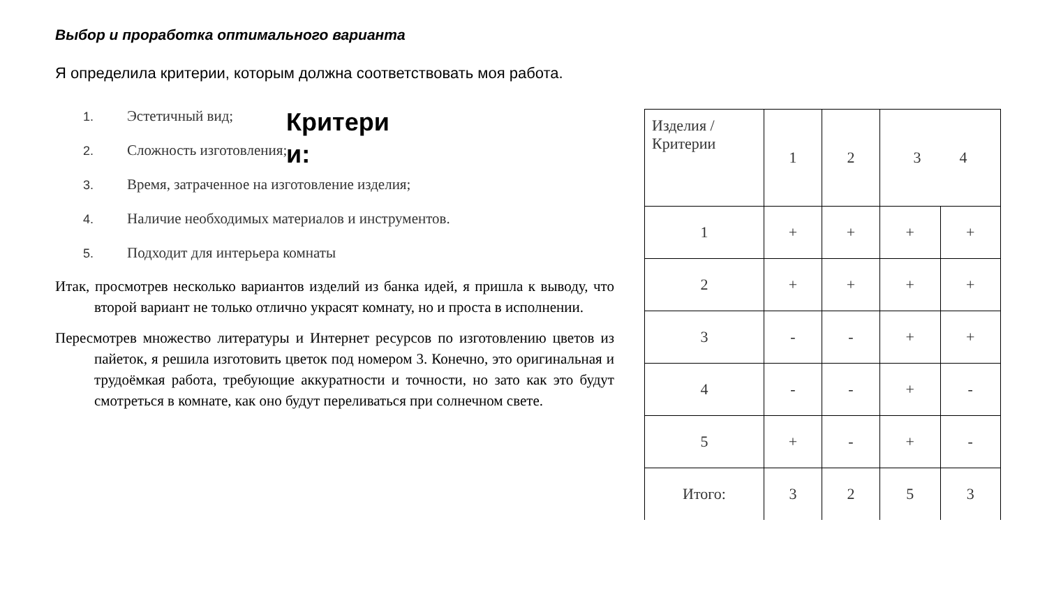Выбор и проработка оптимального варианта
Я определила критерии, которым должна соответствовать моя работа.
Критери и:
1. Эстетичный вид;
2. Сложность изготовления;
3. Время, затраченное на изготовление изделия;
4. Наличие необходимых материалов и инструментов.
5. Подходит для интерьера комнаты
Итак, просмотрев несколько вариантов изделий из банка идей, я пришла к выводу, что второй вариант не только отлично украсят комнату, но и проста в исполнении.
Пересмотрев множество литературы и Интернет ресурсов по изготовлению цветов из пайеток, я решила изготовить цветок под номером 3. Конечно, это оригинальная и трудоёмкая работа, требующие аккуратности и точности, но зато как это будут смотреться в комнате, как оно будут переливаться при солнечном свете.
| Изделия / Критерии | 1 | 2 | 3 4 | |
| 1 | + | + | + | + |
| 2 | + | + | + | + |
| 3 | - | - | + | + |
| 4 | - | - | + | - |
| 5 | + | - | + | - |
| Итого: | 3 | 2 | 5 | 3 |